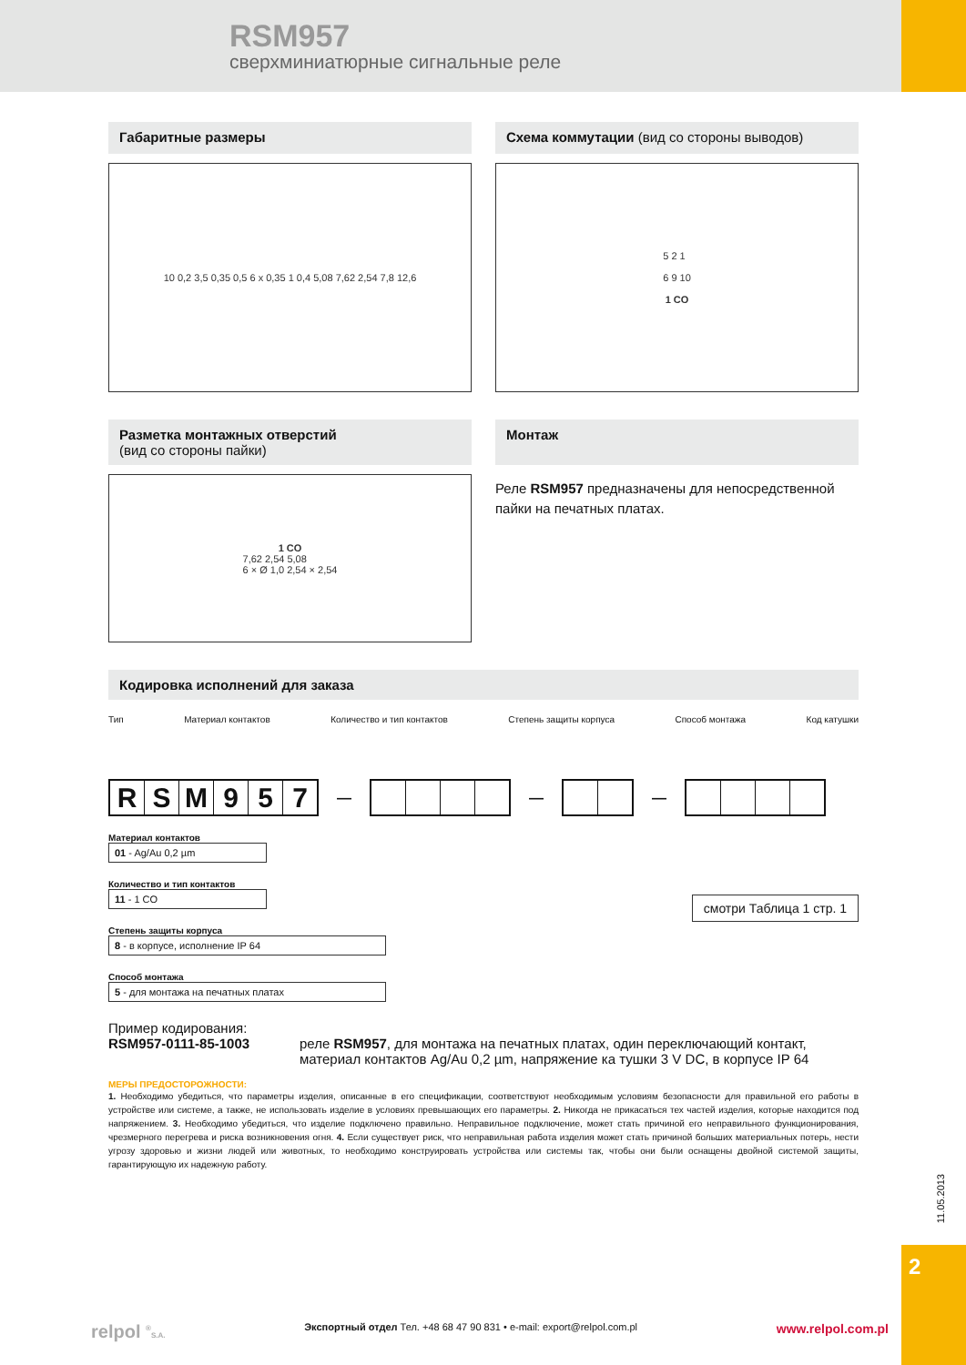RSM957
сверхминиатюрные сигнальные реле
Габаритные размеры
10 0,2 3,5 0,35 0,5 6 x 0,35 1 0,4 5,08 7,62 2,54 7,8 12,6
Схема коммутации (вид со стороны выводов)
5 2 1
6 9 10
1 CO
Разметка монтажных отверстий
(вид со стороны пайки)
1 CO
7,62 2,54 5,08
6 × Ø 1,0 2,54 × 2,54
Монтаж
Реле RSM957 предназначены для непосредственной пайки на печатных платах.
Кодировка исполнений для заказа
Тип Материал контактов Количество и тип контактов Степень защиты корпуса Способ монтажа Код катушки
RSM 957
— — —
Материал контактов
01 - Ag/Au 0,2 µm
Количество и тип контактов
11 - 1 CO
Степень защиты корпуса
8 - в корпусе, исполнение IP 64
Способ монтажа
5 - для монтажа на печатных платах
смотри Таблица 1 стр. 1
Пример кодирования:
RSM957-0111-85-1003 реле RSM957, для монтажа на печатных платах, один переключающий контакт, материал контактов Ag/Au 0,2 µm, напряжение ка тушки 3 V DC, в корпусе IP 64
МЕРЫ ПРЕДОСТОРОЖНОСТИ:
1. Необходимо убедиться, что параметры изделия, описанные в его спецификации, соответствуют необходимым условиям безопасности для правильной его работы в устройстве или системе, а также, не использовать изделие в условиях превышающих его параметры. 2. Никогда не прикасаться тех частей изделия, которые находится под напряжением. 3. Необходимо убедиться, что изделие подключено правильно. Неправильное подключение, может стать причиной его неправильного функционирования, чрезмерного перегрева и риска возникновения огня. 4. Если существует риск, что неправильная работа изделия может стать причиной больших материальных потерь, нести угрозу здоровью и жизни людей или животных, то необходимо конструировать устройства или системы так, чтобы они были оснащены двойной системой защиты, гарантирующую их надежную работу.
11.05.2013
2
relpol <sup>®</sup>S.A. Экспортный отдел Тел. +48 68 47 90 831 • e-mail: export@relpol.com.pl www.relpol.com.pl